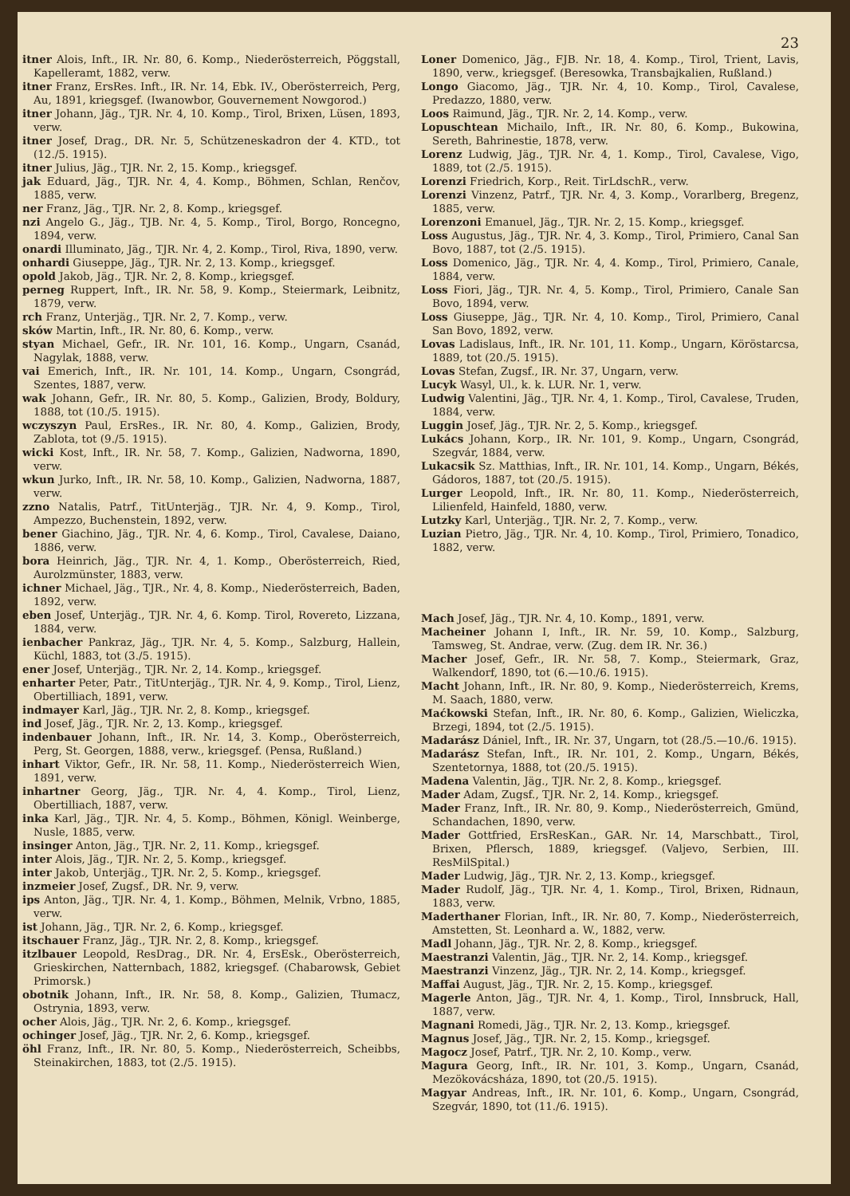23
itner Alois, Inft., IR. Nr. 80, 6. Komp., Niederösterreich, Pöggstall, Kapelleramt, 1882, verw.
itner Franz, ErsRes. Inft., IR. Nr. 14, Ebk. IV., Oberösterreich, Perg, Au, 1891, kriegsgef. (Iwanowbor, Gouvernement Nowgorod.)
itner Johann, Jäg., TJR. Nr. 4, 10. Komp., Tirol, Brixen, Lüsen, 1893, verw.
itner Josef, Drag., DR. Nr. 5, Schützeneskadron der 4. KTD., tot (12./5. 1915).
itner Julius, Jäg., TJR. Nr. 2, 15. Komp., kriegsgef.
jak Eduard, Jäg., TJR. Nr. 4, 4. Komp., Böhmen, Schlan, Renčov, 1885, verw.
ner Franz, Jäg., TJR. Nr. 2, 8. Komp., kriegsgef.
nzi Angelo G., Jäg., TJB. Nr. 4, 5. Komp., Tirol, Borgo, Roncegno, 1894, verw.
onardi Illuminato, Jäg., TJR. Nr. 4, 2. Komp., Tirol, Riva, 1890, verw.
onhardi Giuseppe, Jäg., TJR. Nr. 2, 13. Komp., kriegsgef.
opold Jakob, Jäg., TJR. Nr. 2, 8. Komp., kriegsgef.
perneg Ruppert, Inft., IR. Nr. 58, 9. Komp., Steiermark, Leibnitz, 1879, verw.
rch Franz, Unterjäg., TJR. Nr. 2, 7. Komp., verw.
sków Martin, Inft., IR. Nr. 80, 6. Komp., verw.
styan Michael, Gefr., IR. Nr. 101, 16. Komp., Ungarn, Csanád, Nagylak, 1888, verw.
vai Emerich, Inft., IR. Nr. 101, 14. Komp., Ungarn, Csongrád, Szentes, 1887, verw.
wak Johann, Gefr., IR. Nr. 80, 5. Komp., Galizien, Brody, Boldury, 1888, tot (10./5. 1915).
wczyszyn Paul, ErsRes., IR. Nr. 80, 4. Komp., Galizien, Brody, Zablota, tot (9./5. 1915).
wicki Kost, Inft., IR. Nr. 58, 7. Komp., Galizien, Nadworna, 1890, verw.
wkun Jurko, Inft., IR. Nr. 58, 10. Komp., Galizien, Nadworna, 1887, verw.
zzno Natalis, Patrf., TitUnterjäg., TJR. Nr. 4, 9. Komp., Tirol, Ampezzo, Buchenstein, 1892, verw.
bener Giachino, Jäg., TJR. Nr. 4, 6. Komp., Tirol, Cavalese, Daiano, 1886, verw.
bora Heinrich, Jäg., TJR. Nr. 4, 1. Komp., Oberösterreich, Ried, Aurolzmünster, 1883, verw.
ichner Michael, Jäg., TJR., Nr. 4, 8. Komp., Niederösterreich, Baden, 1892, verw.
eben Josef, Unterjäg., TJR. Nr. 4, 6. Komp. Tirol, Rovereto, Lizzana, 1884, verw.
ienbacher Pankraz, Jäg., TJR. Nr. 4, 5. Komp., Salzburg, Hallein, Küchl, 1883, tot (3./5. 1915).
ener Josef, Unterjäg., TJR. Nr. 2, 14. Komp., kriegsgef.
enharter Peter, Patr., TitUnterjäg., TJR. Nr. 4, 9. Komp., Tirol, Lienz, Obertilliach, 1891, verw.
indmayer Karl, Jäg., TJR. Nr. 2, 8. Komp., kriegsgef.
ind Josef, Jäg., TJR. Nr. 2, 13. Komp., kriegsgef.
indenbauer Johann, Inft., IR. Nr. 14, 3. Komp., Oberösterreich, Perg, St. Georgen, 1888, verw., kriegsgef. (Pensa, Rußland.)
inhart Viktor, Gefr., IR. Nr. 58, 11. Komp., Niederösterreich Wien, 1891, verw.
inhartner Georg, Jäg., TJR. Nr. 4, 4. Komp., Tirol, Lienz, Obertilliach, 1887, verw.
inka Karl, Jäg., TJR. Nr. 4, 5. Komp., Böhmen, Königl. Weinberge, Nusle, 1885, verw.
insinger Anton, Jäg., TJR. Nr. 2, 11. Komp., kriegsgef.
inter Alois, Jäg., TJR. Nr. 2, 5. Komp., kriegsgef.
inter Jakob, Unterjäg., TJR. Nr. 2, 5. Komp., kriegsgef.
inzmeier Josef, Zugsf., DR. Nr. 9, verw.
ips Anton, Jäg., TJR. Nr. 4, 1. Komp., Böhmen, Melnik, Vrbno, 1885, verw.
ist Johann, Jäg., TJR. Nr. 2, 6. Komp., kriegsgef.
itschauer Franz, Jäg., TJR. Nr. 2, 8. Komp., kriegsgef.
itzlbauer Leopold, ResDrag., DR. Nr. 4, ErsEsk., Oberösterreich, Grieskirchen, Natternbach, 1882, kriegsgef. (Chabarowsk, Gebiet Primorsk.)
obotnik Johann, Inft., IR. Nr. 58, 8. Komp., Galizien, Tłumacz, Ostrynia, 1893, verw.
ocher Alois, Jäg., TJR. Nr. 2, 6. Komp., kriegsgef.
ochinger Josef, Jäg., TJR. Nr. 2, 6. Komp., kriegsgef.
öhl Franz, Inft., IR. Nr. 80, 5. Komp., Niederösterreich, Scheibbs, Steinakirchen, 1883, tot (2./5. 1915).
Loner Domenico, Jäg., FJB. Nr. 18, 4. Komp., Tirol, Trient, Lavis, 1890, verw., kriegsgef. (Beresowka, Transbajkalien, Rußland.)
Longo Giacomo, Jäg., TJR. Nr. 4, 10. Komp., Tirol, Cavalese, Predazzo, 1880, verw.
Loos Raimund, Jäg., TJR. Nr. 2, 14. Komp., verw.
Lopuschtean Michailo, Inft., IR. Nr. 80, 6. Komp., Bukowina, Sereth, Bahrinestie, 1878, verw.
Lorenz Ludwig, Jäg., TJR. Nr. 4, 1. Komp., Tirol, Cavalese, Vigo, 1889, tot (2./5. 1915).
Lorenzi Friedrich, Korp., Reit. TirLdschR., verw.
Lorenzi Vinzenz, Patrf., TJR. Nr. 4, 3. Komp., Vorarlberg, Bregenz, 1885, verw.
Lorenzoni Emanuel, Jäg., TJR. Nr. 2, 15. Komp., kriegsgef.
Loss Augustus, Jäg., TJR. Nr. 4, 3. Komp., Tirol, Primiero, Canal San Bovo, 1887, tot (2./5. 1915).
Loss Domenico, Jäg., TJR. Nr. 4, 4. Komp., Tirol, Primiero, Canale, 1884, verw.
Loss Fiori, Jäg., TJR. Nr. 4, 5. Komp., Tirol, Primiero, Canale San Bovo, 1894, verw.
Loss Giuseppe, Jäg., TJR. Nr. 4, 10. Komp., Tirol, Primiero, Canal San Bovo, 1892, verw.
Lovas Ladislaus, Inft., IR. Nr. 101, 11. Komp., Ungarn, Köröstarcsa, 1889, tot (20./5. 1915).
Lovas Stefan, Zugsf., IR. Nr. 37, Ungarn, verw.
Lucyk Wasyl, Ul., k. k. LUR. Nr. 1, verw.
Ludwig Valentini, Jäg., TJR. Nr. 4, 1. Komp., Tirol, Cavalese, Truden, 1884, verw.
Luggin Josef, Jäg., TJR. Nr. 2, 5. Komp., kriegsgef.
Lukács Johann, Korp., IR. Nr. 101, 9. Komp., Ungarn, Csongrád, Szegvár, 1884, verw.
Lukacsik Sz. Matthias, Inft., IR. Nr. 101, 14. Komp., Ungarn, Békés, Gádoros, 1887, tot (20./5. 1915).
Lurger Leopold, Inft., IR. Nr. 80, 11. Komp., Niederösterreich, Lilienfeld, Hainfeld, 1880, verw.
Lutzky Karl, Unterjäg., TJR. Nr. 2, 7. Komp., verw.
Luzian Pietro, Jäg., TJR. Nr. 4, 10. Komp., Tirol, Primiero, Tonadico, 1882, verw.
Mach Josef, Jäg., TJR. Nr. 4, 10. Komp., 1891, verw.
Macheiner Johann I, Inft., IR. Nr. 59, 10. Komp., Salzburg, Tamsweg, St. Andrae, verw. (Zug. dem IR. Nr. 36.)
Macher Josef, Gefr., IR. Nr. 58, 7. Komp., Steiermark, Graz, Walkendorf, 1890, tot (6.—10./6. 1915).
Macht Johann, Inft., IR. Nr. 80, 9. Komp., Niederösterreich, Krems, M. Saach, 1880, verw.
Maćkowski Stefan, Inft., IR. Nr. 80, 6. Komp., Galizien, Wieliczka, Brzegi, 1894, tot (2./5. 1915).
Madarász Dániel, Inft., IR. Nr. 37, Ungarn, tot (28./5.—10./6. 1915).
Madarász Stefan, Inft., IR. Nr. 101, 2. Komp., Ungarn, Békés, Szentetornya, 1888, tot (20./5. 1915).
Madena Valentin, Jäg., TJR. Nr. 2, 8. Komp., kriegsgef.
Mader Adam, Zugsf., TJR. Nr. 2, 14. Komp., kriegsgef.
Mader Franz, Inft., IR. Nr. 80, 9. Komp., Niederösterreich, Gmünd, Schandachen, 1890, verw.
Mader Gottfried, ErsResKan., GAR. Nr. 14, Marschbatt., Tirol, Brixen, Pflersch, 1889, kriegsgef. (Valjevo, Serbien, III. ResMilSpital.)
Mader Ludwig, Jäg., TJR. Nr. 2, 13. Komp., kriegsgef.
Mader Rudolf, Jäg., TJR. Nr. 4, 1. Komp., Tirol, Brixen, Ridnaun, 1883, verw.
Maderthaner Florian, Inft., IR. Nr. 80, 7. Komp., Niederösterreich, Amstetten, St. Leonhard a. W., 1882, verw.
Madl Johann, Jäg., TJR. Nr. 2, 8. Komp., kriegsgef.
Maestranzi Valentin, Jäg., TJR. Nr. 2, 14. Komp., kriegsgef.
Maestranzi Vinzenz, Jäg., TJR. Nr. 2, 14. Komp., kriegsgef.
Maffai August, Jäg., TJR. Nr. 2, 15. Komp., kriegsgef.
Magerle Anton, Jäg., TJR. Nr. 4, 1. Komp., Tirol, Innsbruck, Hall, 1887, verw.
Magnani Romedi, Jäg., TJR. Nr. 2, 13. Komp., kriegsgef.
Magnus Josef, Jäg., TJR. Nr. 2, 15. Komp., kriegsgef.
Magocz Josef, Patrf., TJR. Nr. 2, 10. Komp., verw.
Magura Georg, Inft., IR. Nr. 101, 3. Komp., Ungarn, Csanád, Mezökovácsháza, 1890, tot (20./5. 1915).
Magyar Andreas, Inft., IR. Nr. 101, 6. Komp., Ungarn, Csongrád, Szegvár, 1890, tot (11./6. 1915).